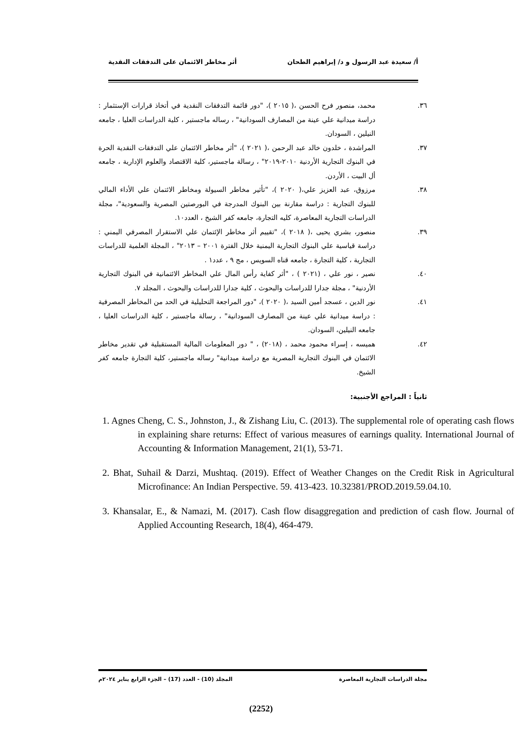أ/ سعيدة عبد الرسول و د/ إبراهيم الطحان
أثر مخاطر الائتمان على التدفقات النقدية
٣٦. محمد، منصور فرح الحسن ،( ٢٠١٥ )، "دور قائمة التدفقات النقدية في أتخاذ قرارات الإستثمار : دراسة ميدانية علي عينة من المصارف السودانية" ، رساله ماجستير ، كلية الدراسات العليا ، جامعه النيلين ، السودان.
٣٧. المراشدة ، خلدون خالد عبد الرحمن ،( ٢٠٢١ )، "أثر مخاطر الائتمان علي التدفقات النقدية الحرة في البنوك التجارية الأردنية ٢٠١٠-٢٠١٩" ، رسالة ماجستير، كلية الاقتصاد والعلوم الإدارية ، جامعه أل البيت ، الأردن.
٣٨. مرزوق، عبد العزيز علي،( ٢٠٢٠ )، "تأثير مخاطر السيولة ومخاطر الائتمان علي الأداء المالي للبنوك التجارية : دراسة مقارنة بين البنوك المدرجة في البورصتين المصرية والسعودية"، مجلة الدراسات التجارية المعاصرة، كليه التجارة، جامعه كفر الشيخ ، العدد١٠.
٣٩. منصور، بشري يحيى ،( ٢٠١٨ )، "تقييم أثر مخاطر الإئتمان علي الاستقرار المصرفي اليمني : دراسة قياسية علي البنوك التجارية اليمنية خلال الفترة ٢٠٠١ – ٢٠١٣" ، المجلة العلمية للدراسات التجارية ، كلية التجارة ، جامعه قناه السويس ، مج ٩ ، عدد١ .
٤٠. نصير ، نور علي ، (٢٠٢١ ) ، "أثر كفاية رأس المال علي المخاطر الائتمانية في البنوك التجارية الأردنية" ، مجلة جدارا للدراسات والبحوث ، كلية جدارا للدراسات والبحوث ، المجلد ٧.
٤١. نور الدين ، عسجد أمين السيد ،( ٢٠٢٠ )، "دور المراجعة التحليلية في الحد من المخاطر المصرفية : دراسة ميدانية علي عينة من المصارف السودانية" ، رسالة ماجستير ، كلية الدراسات العليا ، جامعه النيلين، السودان.
٤٢. هميسه ، إسراء محمود محمد ، (٢٠١٨) ، " دور المعلومات المالية المستقبلية في تقدير مخاطر الائتمان في البنوك التجارية المصرية مع دراسة ميدانية" رساله ماجستير، كلية التجارة جامعه كفر الشيخ.
ثانياً : المراجع الأجنبية:
1. Agnes Cheng, C. S., Johnston, J., & Zishang Liu, C. (2013). The supplemental role of operating cash flows in explaining share returns: Effect of various measures of earnings quality. International Journal of Accounting & Information Management, 21(1), 53-71.
2. Bhat, Suhail & Darzi, Mushtaq. (2019). Effect of Weather Changes on the Credit Risk in Agricultural Microfinance: An Indian Perspective. 59. 413-423. 10.32381/PROD.2019.59.04.10.
3. Khansalar, E., & Namazi, M. (2017). Cash flow disaggregation and prediction of cash flow. Journal of Applied Accounting Research, 18(4), 464-479.
مجلة الدراسات التجارية المعاصرة
المجلد (10) - العدد (17) – الجزء الرابع يناير ٢٠٢٤م
(2252)